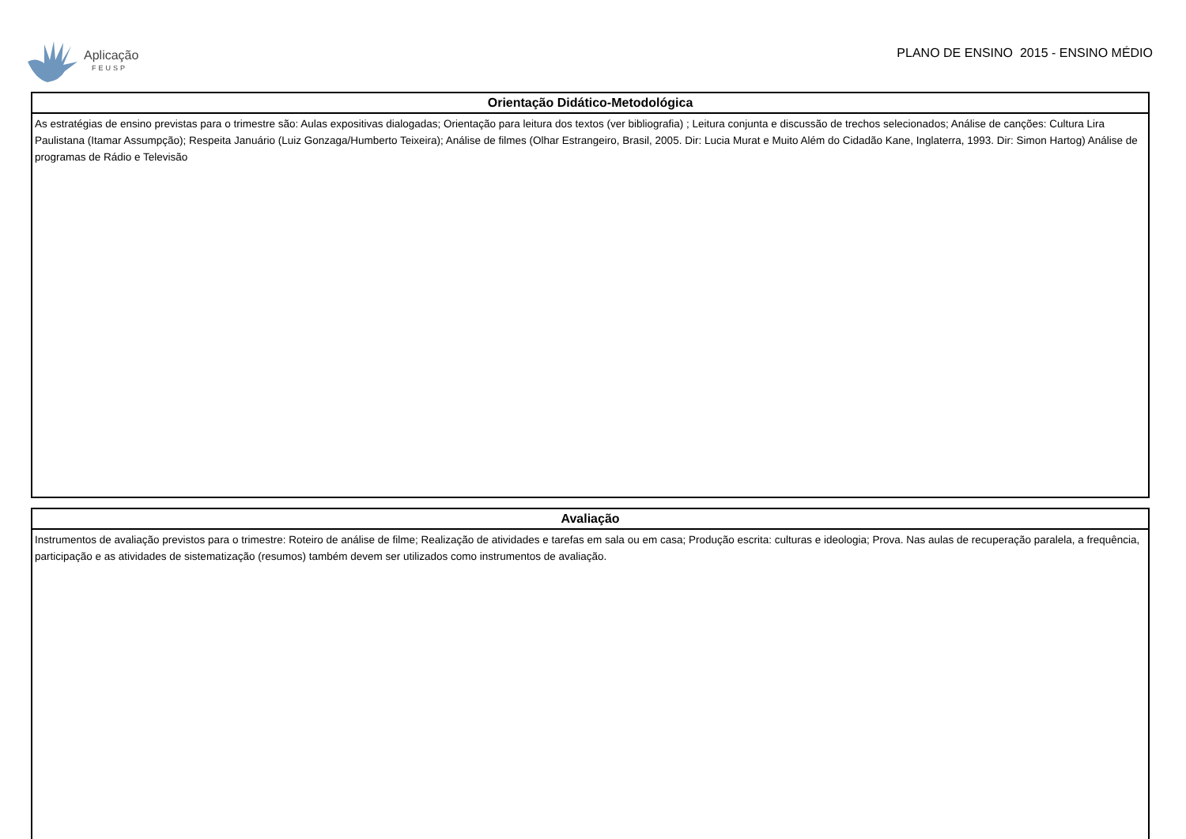Aplicação
FEUSP
PLANO DE ENSINO 2015 - ENSINO MÉDIO
Orientação Didático-Metodológica
As estratégias de ensino previstas para o trimestre são: Aulas expositivas dialogadas; Orientação para leitura dos textos (ver bibliografia) ; Leitura conjunta e discussão de trechos selecionados; Análise de canções: Cultura Lira Paulistana (Itamar Assumpção); Respeita Januário (Luiz Gonzaga/Humberto Teixeira); Análise de filmes (Olhar Estrangeiro, Brasil, 2005. Dir: Lucia Murat e Muito Além do Cidadão Kane, Inglaterra, 1993. Dir: Simon Hartog) Análise de programas de Rádio e Televisão
Avaliação
Instrumentos de avaliação previstos para o trimestre: Roteiro de análise de filme; Realização de atividades e tarefas em sala ou em casa; Produção escrita: culturas e ideologia; Prova. Nas aulas de recuperação paralela, a frequência, participação e as atividades de sistematização (resumos) também devem ser utilizados como instrumentos de avaliação.